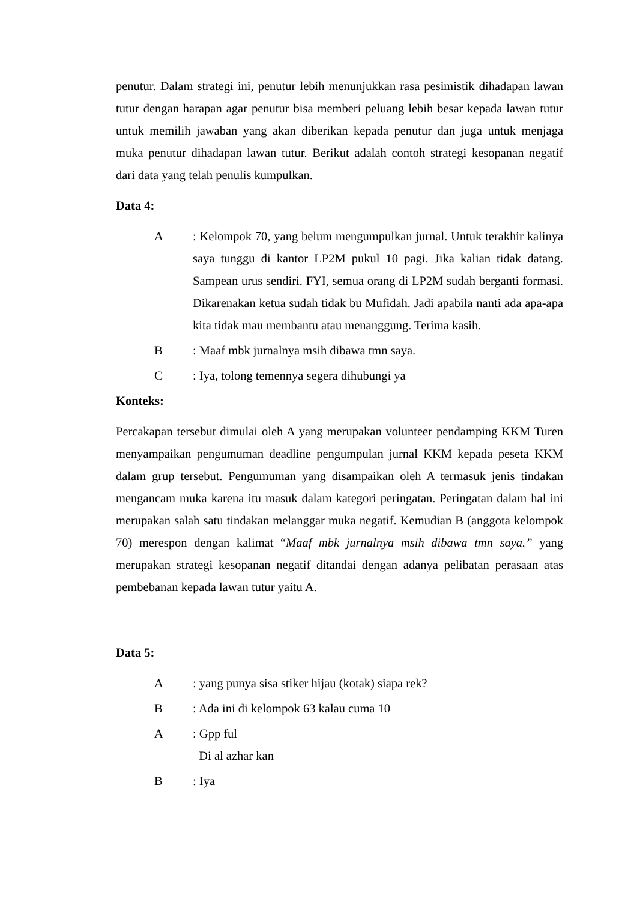penutur. Dalam strategi ini, penutur lebih menunjukkan rasa pesimistik dihadapan lawan tutur dengan harapan agar penutur bisa memberi peluang lebih besar kepada lawan tutur untuk memilih jawaban yang akan diberikan kepada penutur dan juga untuk menjaga muka penutur dihadapan lawan tutur. Berikut adalah contoh strategi kesopanan negatif dari data yang telah penulis kumpulkan.
Data 4:
A: Kelompok 70, yang belum mengumpulkan jurnal. Untuk terakhir kalinya saya tunggu di kantor LP2M pukul 10 pagi. Jika kalian tidak datang. Sampean urus sendiri. FYI, semua orang di LP2M sudah berganti formasi. Dikarenakan ketua sudah tidak bu Mufidah. Jadi apabila nanti ada apa-apa kita tidak mau membantu atau menanggung. Terima kasih.
B: Maaf mbk jurnalnya msih dibawa tmn saya.
C: Iya, tolong temennya segera dihubungi ya
Konteks:
Percakapan tersebut dimulai oleh A yang merupakan volunteer pendamping KKM Turen menyampaikan pengumuman deadline pengumpulan jurnal KKM kepada peseta KKM dalam grup tersebut. Pengumuman yang disampaikan oleh A termasuk jenis tindakan mengancam muka karena itu masuk dalam kategori peringatan. Peringatan dalam hal ini merupakan salah satu tindakan melanggar muka negatif. Kemudian B (anggota kelompok 70) merespon dengan kalimat “Maaf mbk jurnalnya msih dibawa tmn saya.” yang merupakan strategi kesopanan negatif ditandai dengan adanya pelibatan perasaan atas pembebanan kepada lawan tutur yaitu A.
Data 5:
A: yang punya sisa stiker hijau (kotak) siapa rek?
B: Ada ini di kelompok 63 kalau cuma 10
A: Gpp ful
Di al azhar kan
B: Iya